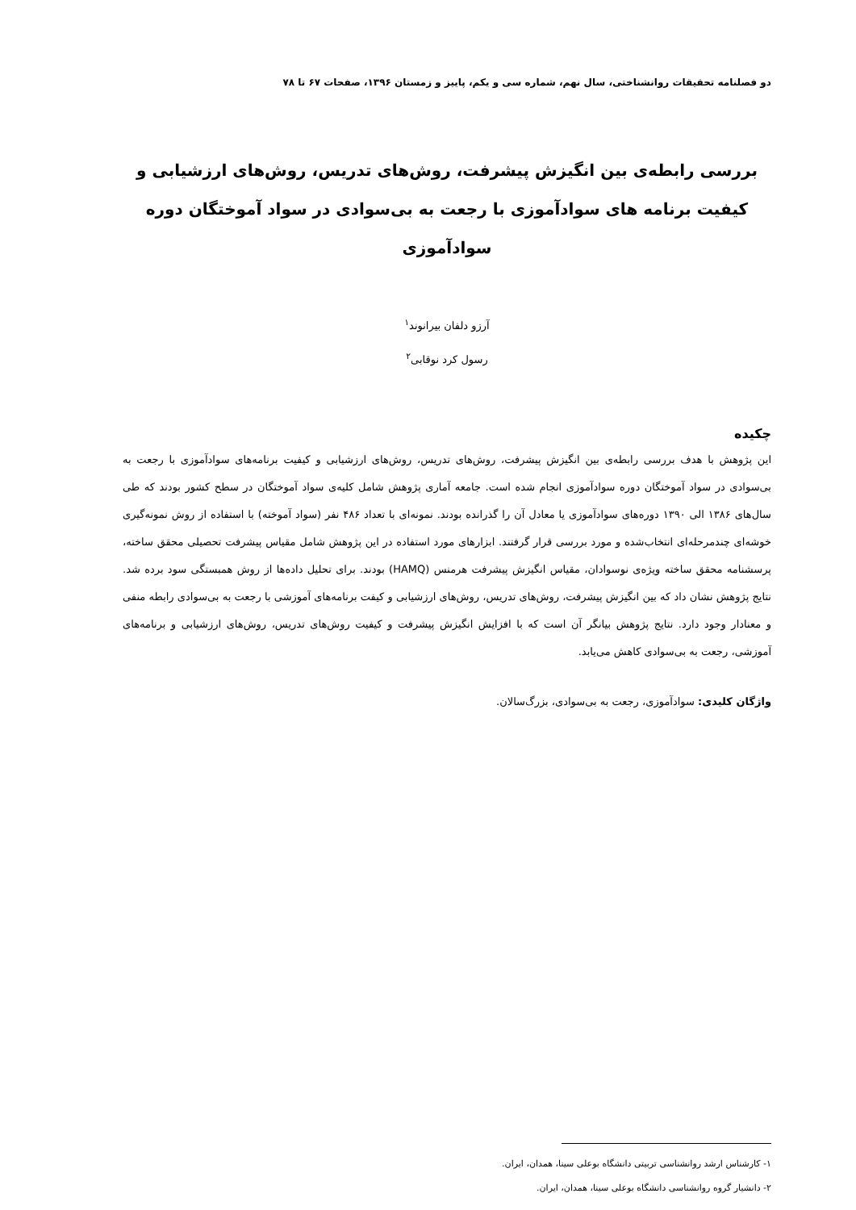دو فصلنامه تحقیقات روانشناختی، سال نهم، شماره سی و یکم، پاییز و زمستان ۱۳۹۶، صفحات ۶۷ تا ۷۸
بررسی رابطه‌ی بین انگیزش پیشرفت، روش‌های تدریس، روش‌های ارزشیابی و کیفیت برنامه های سوادآموزی با رجعت به بی‌سوادی در سواد آموختگان دوره سوادآموزی
آرزو دلفان بیرانوند<sup>۱</sup>
رسول کرد نوقابی<sup>۲</sup>
چکیده
این پژوهش با هدف بررسی رابطه‌ی بین انگیزش پیشرفت، روش‌های تدریس، روش‌های ارزشیابی و کیفیت برنامه‌های سوادآموزی با رجعت به بی‌سوادی در سواد آموختگان دوره سوادآموزی انجام شده است. جامعه آماری پژوهش شامل کلیه‌ی سواد آموختگان در سطح کشور بودند که طی سال‌های ۱۳۸۶ الی ۱۳۹۰ دوره‌های سوادآموزی یا معادل آن را گذرانده بودند. نمونه‌ای با تعداد ۴۸۶ نفر (سواد آموخته) با استفاده از روش نمونه‌گیری خوشه‌ای چندمرحله‌ای انتخاب‌شده و مورد بررسی قرار گرفتند. ابزارهای مورد استفاده در این پژوهش شامل مقیاس پیشرفت تحصیلی محقق ساخته، پرسشنامه محقق ساخته ویژه‌ی نوسوادان، مقیاس انگیزش پیشرفت هرمنس (HAMQ) بودند. برای تحلیل داده‌ها از روش همبستگی سود برده شد. نتایج پژوهش نشان داد که بین انگیزش پیشرفت، روش‌های تدریس، روش‌های ارزشیابی و کیفت برنامه‌های آموزشی با رجعت به بی‌سوادی رابطه منفی و معنادار وجود دارد. نتایج پژوهش بیانگر آن است که با افزایش انگیزش پیشرفت و کیفیت روش‌های تدریس، روش‌های ارزشیابی و برنامه‌های آموزشی، رجعت به بی‌سوادی کاهش می‌یابد.
واژگان کلیدی: سوادآموزی، رجعت به بی‌سوادی، بزرگ‌سالان.
۱- کارشناس ارشد روانشناسی تربیتی دانشگاه بوعلی سینا، همدان، ایران.
۲- دانشیار گروه روانشناسی دانشگاه بوعلی سینا، همدان، ایران.